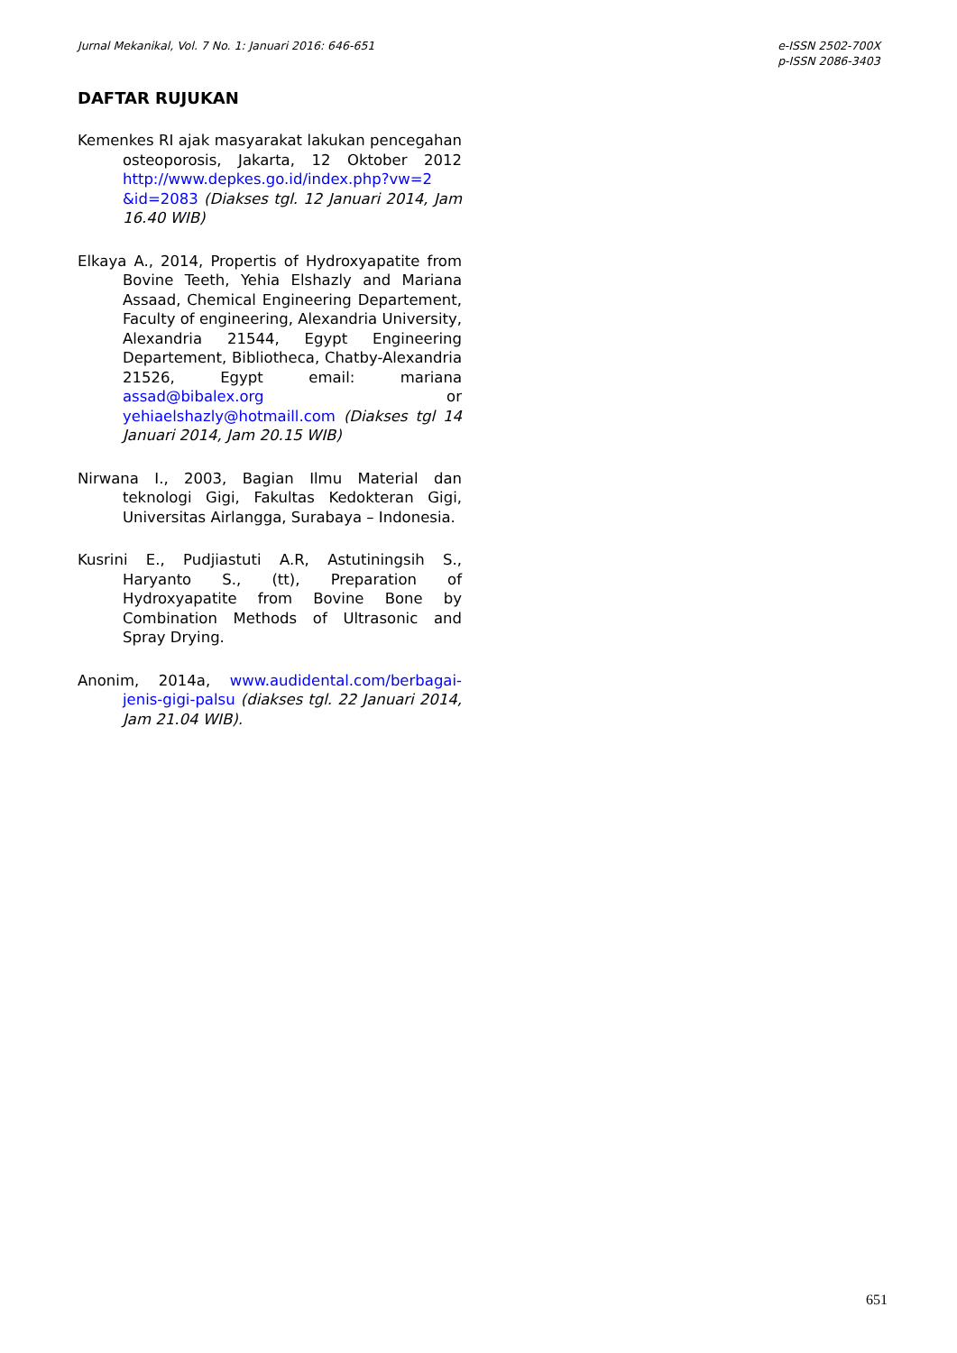Jurnal Mekanikal, Vol. 7 No. 1: Januari 2016: 646-651
e-ISSN 2502-700X
p-ISSN 2086-3403
DAFTAR RUJUKAN
Kemenkes RI ajak masyarakat lakukan pencegahan osteoporosis, Jakarta, 12 Oktober 2012 http://www.depkes.go.id/index.php?vw=2 &id=2083 (Diakses tgl. 12 Januari 2014, Jam 16.40 WIB)
Elkaya A., 2014, Propertis of Hydroxyapatite from Bovine Teeth, Yehia Elshazly and Mariana Assaad, Chemical Engineering Departement, Faculty of engineering, Alexandria University, Alexandria 21544, Egypt Engineering Departement, Bibliotheca, Chatby-Alexandria 21526, Egypt email: mariana assad@bibalex.org or yehiaelshazly@hotmaill.com (Diakses tgl 14 Januari 2014, Jam 20.15 WIB)
Nirwana I., 2003, Bagian Ilmu Material dan teknologi Gigi, Fakultas Kedokteran Gigi, Universitas Airlangga, Surabaya – Indonesia.
Kusrini E., Pudjiastuti A.R, Astutiningsih S., Haryanto S., (tt), Preparation of Hydroxyapatite from Bovine Bone by Combination Methods of Ultrasonic and Spray Drying.
Anonim, 2014a, www.audidental.com/berbagai-jenis-gigi-palsu (diakses tgl. 22 Januari 2014, Jam 21.04 WIB).
651